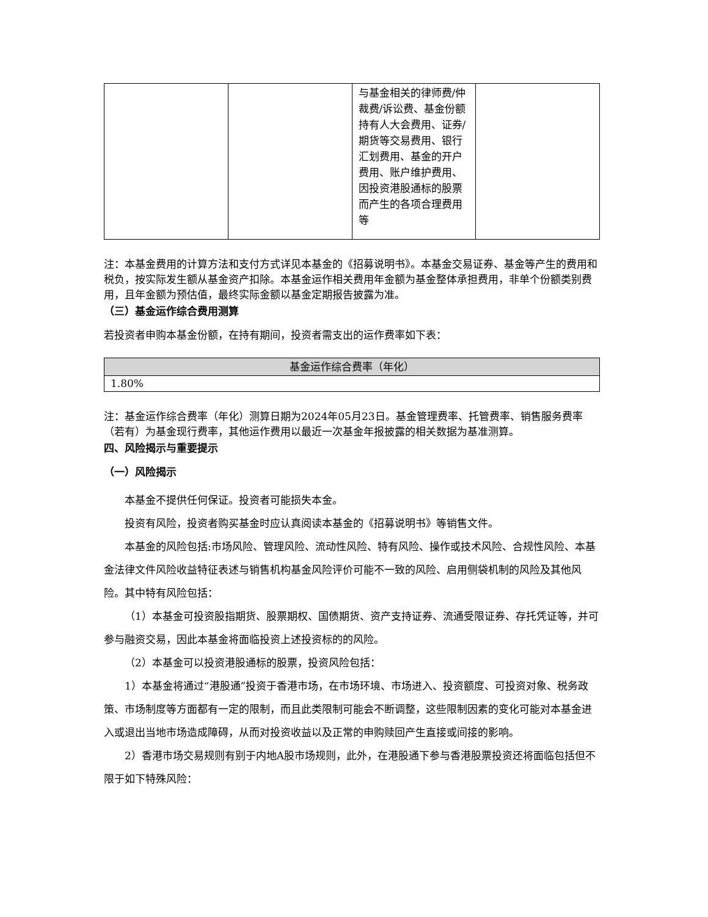| | | 与基金相关的律师费/仲裁费/诉讼费、基金份额持有人大会费用、证券/期货等交易费用、银行汇划费用、基金的开户费用、账户维护费用、因投资港股通标的股票而产生的各项合理费用等 | |
注：本基金费用的计算方法和支付方式详见本基金的《招募说明书》。本基金交易证券、基金等产生的费用和税负，按实际发生额从基金资产扣除。本基金运作相关费用年金额为基金整体承担费用，非单个份额类别费用，且年金额为预估值，最终实际金额以基金定期报告披露为准。
（三）基金运作综合费用测算
若投资者申购本基金份额，在持有期间，投资者需支出的运作费率如下表：
| 基金运作综合费率（年化） |
| --- |
| 1.80% |
注：基金运作综合费率（年化）测算日期为2024年05月23日。基金管理费率、托管费率、销售服务费率（若有）为基金现行费率，其他运作费用以最近一次基金年报披露的相关数据为基准测算。
四、风险揭示与重要提示
（一）风险揭示
本基金不提供任何保证。投资者可能损失本金。
投资有风险，投资者购买基金时应认真阅读本基金的《招募说明书》等销售文件。
本基金的风险包括:市场风险、管理风险、流动性风险、特有风险、操作或技术风险、合规性风险、本基金法律文件风险收益特征表述与销售机构基金风险评价可能不一致的风险、启用侧袋机制的风险及其他风险。其中特有风险包括：
（1）本基金可投资股指期货、股票期权、国债期货、资产支持证券、流通受限证券、存托凭证等，并可参与融资交易，因此本基金将面临投资上述投资标的的风险。
（2）本基金可以投资港股通标的股票，投资风险包括：
1）本基金将通过“港股通”投资于香港市场，在市场环境、市场进入、投资额度、可投资对象、税务政策、市场制度等方面都有一定的限制，而且此类限制可能会不断调整，这些限制因素的变化可能对本基金进入或退出当地市场造成障碍，从而对投资收益以及正常的申购赎回产生直接或间接的影响。
2）香港市场交易规则有别于内地A股市场规则，此外，在港股通下参与香港股票投资还将面临包括但不限于如下特殊风险：